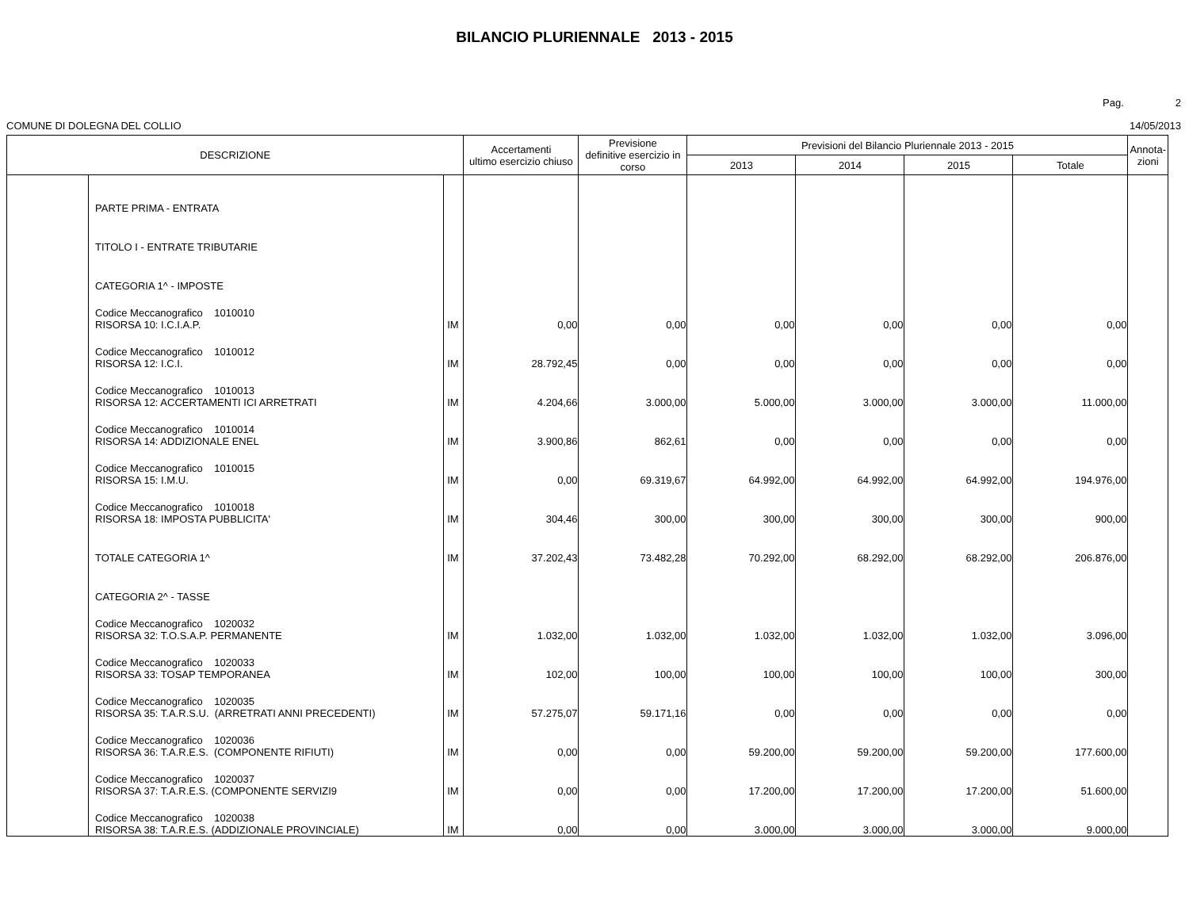BILANCIO PLURIENNALE 2013 - 2015
Pag. 2
COMUNE DI DOLEGNA DEL COLLIO 14/05/2013
| DESCRIZIONE | | | Accertamenti ultimo esercizio chiuso | Previsione definitive esercizio in corso | Previsioni del Bilancio Pluriennale 2013 - 2015 | | | | Annota- zioni |
| --- | --- | --- | --- | --- | --- | --- | --- | --- | --- |
| | | | | | 2013 | 2014 | 2015 | Totale | |
| | PARTE PRIMA - ENTRATA | | | | | | | | |
| | TITOLO I - ENTRATE TRIBUTARIE | | | | | | | | |
| | CATEGORIA 1^ - IMPOSTE | | | | | | | | |
| | Codice Meccanografico 1010010 RISORSA 10: I.C.I.A.P. | IM | 0,00 | 0,00 | 0,00 | 0,00 | 0,00 | 0,00 | |
| | Codice Meccanografico 1010012 RISORSA 12: I.C.I. | IM | 28.792,45 | 0,00 | 0,00 | 0,00 | 0,00 | 0,00 | |
| | Codice Meccanografico 1010013 RISORSA 12: ACCERTAMENTI ICI ARRETRATI | IM | 4.204,66 | 3.000,00 | 5.000,00 | 3.000,00 | 3.000,00 | 11.000,00 | |
| | Codice Meccanografico 1010014 RISORSA 14: ADDIZIONALE ENEL | IM | 3.900,86 | 862,61 | 0,00 | 0,00 | 0,00 | 0,00 | |
| | Codice Meccanografico 1010015 RISORSA 15: I.M.U. | IM | 0,00 | 69.319,67 | 64.992,00 | 64.992,00 | 64.992,00 | 194.976,00 | |
| | Codice Meccanografico 1010018 RISORSA 18: IMPOSTA PUBBLICITA' | IM | 304,46 | 300,00 | 300,00 | 300,00 | 300,00 | 900,00 | |
| | TOTALE CATEGORIA 1^ | IM | 37.202,43 | 73.482,28 | 70.292,00 | 68.292,00 | 68.292,00 | 206.876,00 | |
| | CATEGORIA 2^ - TASSE | | | | | | | | |
| | Codice Meccanografico 1020032 RISORSA 32: T.O.S.A.P. PERMANENTE | IM | 1.032,00 | 1.032,00 | 1.032,00 | 1.032,00 | 1.032,00 | 3.096,00 | |
| | Codice Meccanografico 1020033 RISORSA 33: TOSAP TEMPORANEA | IM | 102,00 | 100,00 | 100,00 | 100,00 | 100,00 | 300,00 | |
| | Codice Meccanografico 1020035 RISORSA 35: T.A.R.S.U. (ARRETRATI ANNI PRECEDENTI) | IM | 57.275,07 | 59.171,16 | 0,00 | 0,00 | 0,00 | 0,00 | |
| | Codice Meccanografico 1020036 RISORSA 36: T.A.R.E.S. (COMPONENTE RIFIUTI) | IM | 0,00 | 0,00 | 59.200,00 | 59.200,00 | 59.200,00 | 177.600,00 | |
| | Codice Meccanografico 1020037 RISORSA 37: T.A.R.E.S. (COMPONENTE SERVIZI9 | IM | 0,00 | 0,00 | 17.200,00 | 17.200,00 | 17.200,00 | 51.600,00 | |
| | Codice Meccanografico 1020038 RISORSA 38: T.A.R.E.S. (ADDIZIONALE PROVINCIALE) | IM | 0,00 | 0,00 | 3.000,00 | 3.000,00 | 3.000,00 | 9.000,00 | |